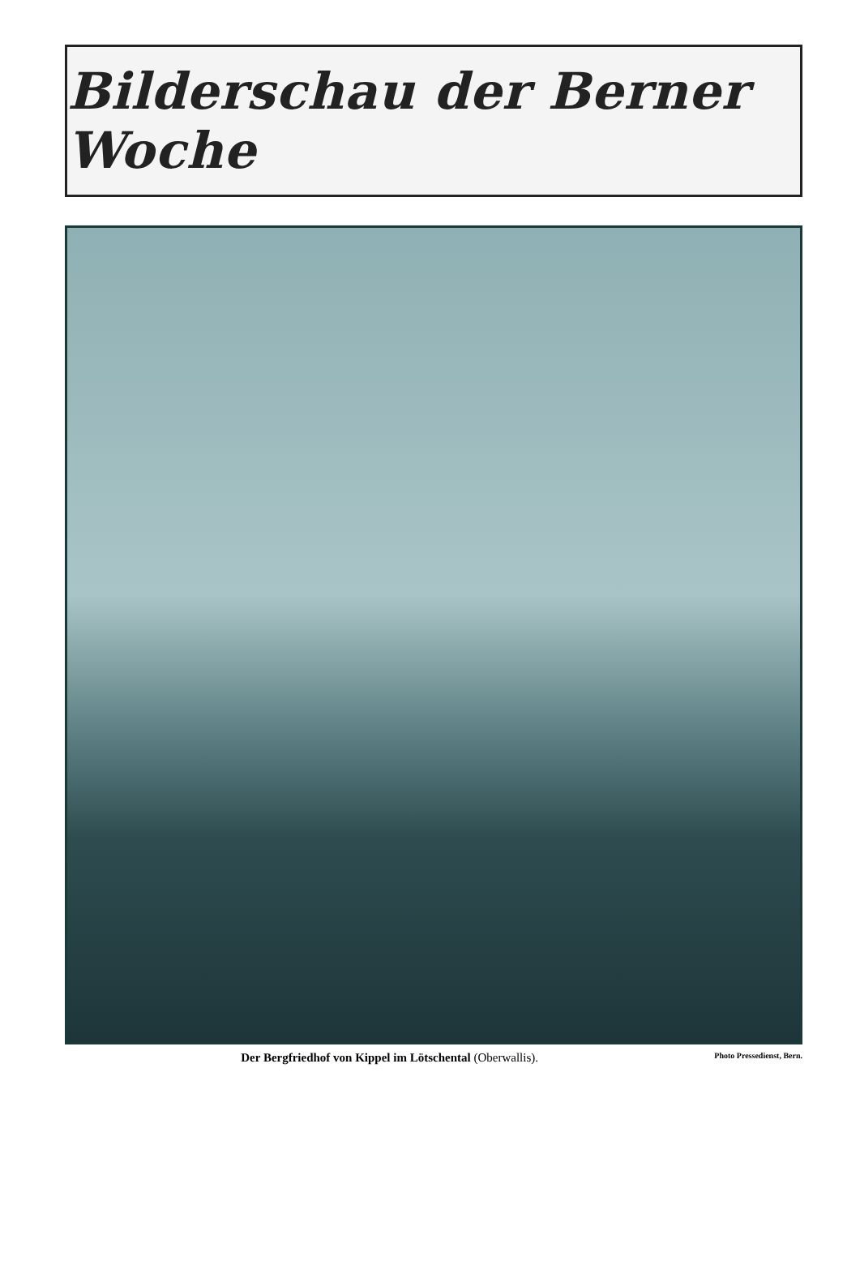Bilderschau der Berner Woche
Der Bergfriedhof von Kippel im Lötschental (Oberwallis).
Photo Pressedienst, Bern.